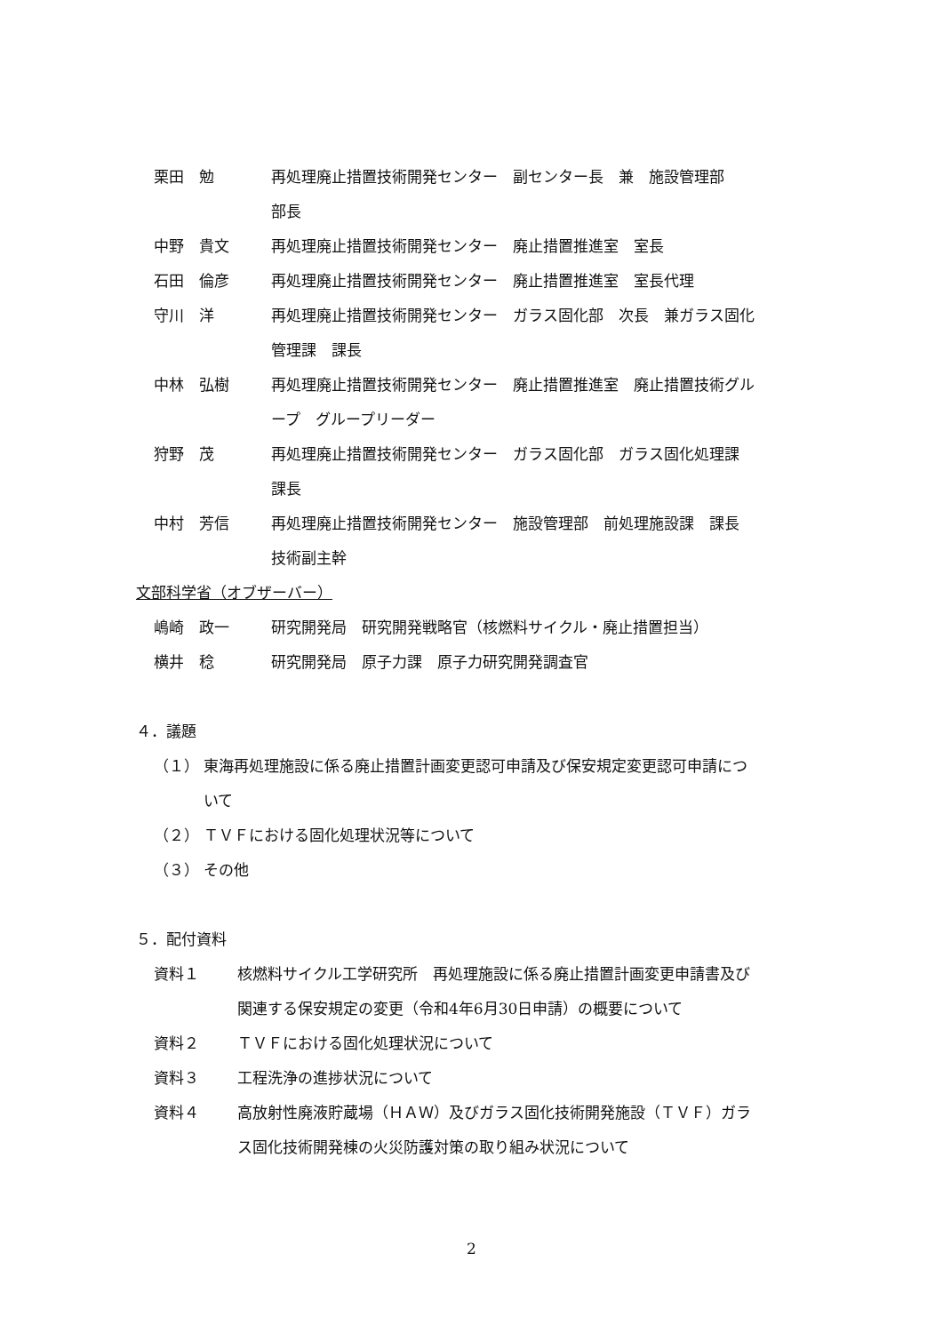栗田　勉 再処理廃止措置技術開発センター　副センター長　兼　施設管理部
部長
中野　貴文 再処理廃止措置技術開発センター　廃止措置推進室　室長
石田　倫彦 再処理廃止措置技術開発センター　廃止措置推進室　室長代理
守川　洋 再処理廃止措置技術開発センター　ガラス固化部　次長　兼ガラス固化
管理課　課長
中林　弘樹 再処理廃止措置技術開発センター　廃止措置推進室　廃止措置技術グル
ープ　グループリーダー
狩野　茂 再処理廃止措置技術開発センター　ガラス固化部　ガラス固化処理課
課長
中村　芳信 再処理廃止措置技術開発センター　施設管理部　前処理施設課　課長
技術副主幹
文部科学省（オブザーバー）
嶋崎　政一 研究開発局　研究開発戦略官（核燃料サイクル・廃止措置担当）
横井　稔 研究開発局　原子力課　原子力研究開発調査官
４．議題
（１） 東海再処理施設に係る廃止措置計画変更認可申請及び保安規定変更認可申請につ
いて
（２） ＴＶＦにおける固化処理状況等について
（３） その他
５．配付資料
資料１ 核燃料サイクル工学研究所　再処理施設に係る廃止措置計画変更申請書及び
関連する保安規定の変更（令和4年6月30日申請）の概要について
資料２ ＴＶＦにおける固化処理状況について
資料３ 工程洗浄の進捗状況について
資料４ 高放射性廃液貯蔵場（ＨＡＷ）及びガラス固化技術開発施設（ＴＶＦ）ガラ
ス固化技術開発棟の火災防護対策の取り組み状況について
2